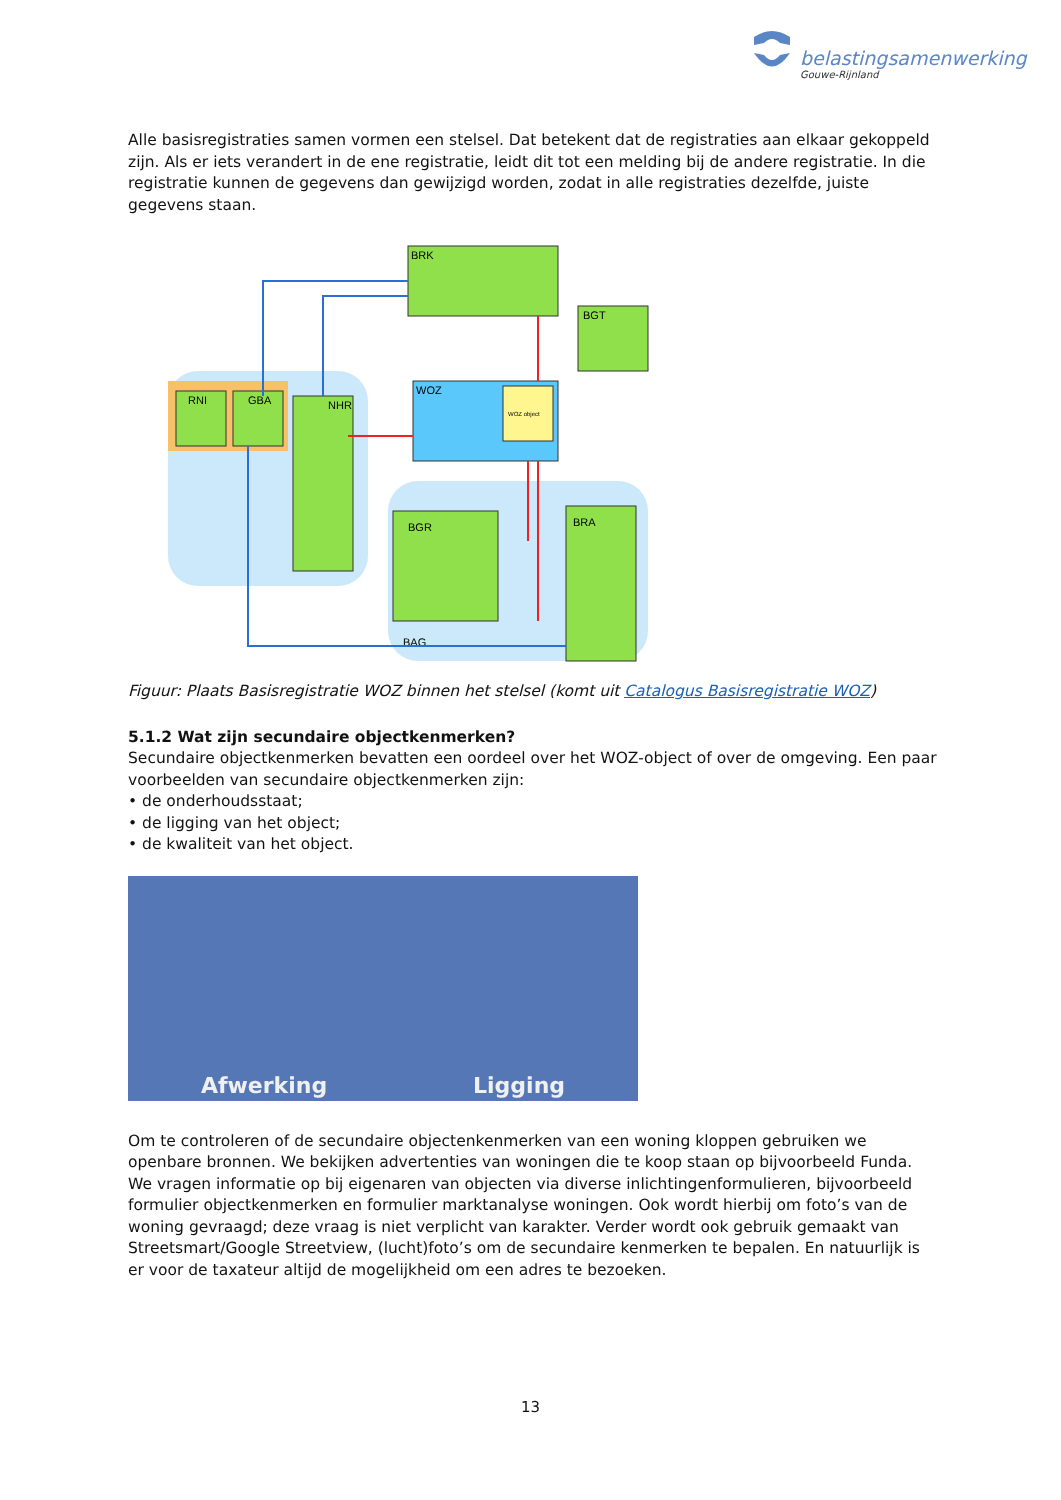belastingsamenwerking
Gouwe-Rijnland
Alle basisregistraties samen vormen een stelsel. Dat betekent dat de registraties aan elkaar gekoppeld zijn. Als er iets verandert in de ene registratie, leidt dit tot een melding bij de andere registratie. In die registratie kunnen de gegevens dan gewijzigd worden, zodat in alle registraties dezelfde, juiste gegevens staan.
RNI
GBA
NHR
BRK
BGT
WOZ
WOZ object
BGR
BRA
BAG
Figuur: Plaats Basisregistratie WOZ binnen het stelsel (komt uit Catalogus Basisregistratie WOZ)
5.1.2 Wat zijn secundaire objectkenmerken?
Secundaire objectkenmerken bevatten een oordeel over het WOZ-object of over de omgeving. Een paar voorbeelden van secundaire objectkenmerken zijn:
• de onderhoudsstaat;
• de ligging van het object;
• de kwaliteit van het object.
Afwerking Ligging
Om te controleren of de secundaire objectenkenmerken van een woning kloppen gebruiken we openbare bronnen. We bekijken advertenties van woningen die te koop staan op bijvoorbeeld Funda. We vragen informatie op bij eigenaren van objecten via diverse inlichtingenformulieren, bijvoorbeeld formulier objectkenmerken en formulier marktanalyse woningen. Ook wordt hierbij om foto’s van de woning gevraagd; deze vraag is niet verplicht van karakter. Verder wordt ook gebruik gemaakt van Streetsmart/Google Streetview, (lucht)foto’s om de secundaire kenmerken te bepalen. En natuurlijk is er voor de taxateur altijd de mogelijkheid om een adres te bezoeken.
13